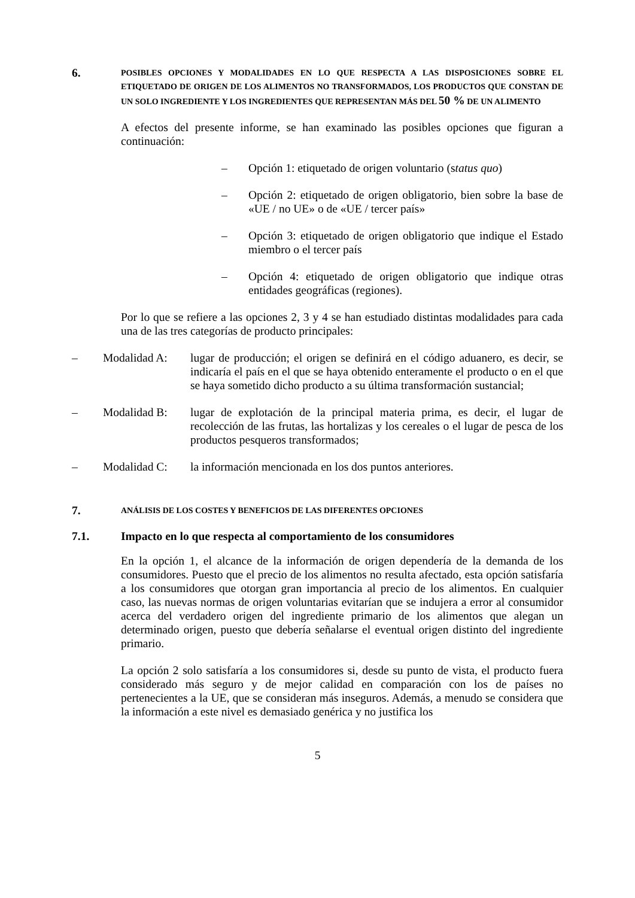6.
POSIBLES OPCIONES Y MODALIDADES EN LO QUE RESPECTA A LAS DISPOSICIONES SOBRE EL ETIQUETADO DE ORIGEN DE LOS ALIMENTOS NO TRANSFORMADOS, LOS PRODUCTOS QUE CONSTAN DE UN SOLO INGREDIENTE Y LOS INGREDIENTES QUE REPRESENTAN MÁS DEL 50 % DE UN ALIMENTO
A efectos del presente informe, se han examinado las posibles opciones que figuran a continuación:
– Opción 1: etiquetado de origen voluntario (status quo)
– Opción 2: etiquetado de origen obligatorio, bien sobre la base de «UE / no UE» o de «UE / tercer país»
– Opción 3: etiquetado de origen obligatorio que indique el Estado miembro o el tercer país
– Opción 4: etiquetado de origen obligatorio que indique otras entidades geográficas (regiones).
Por lo que se refiere a las opciones 2, 3 y 4 se han estudiado distintas modalidades para cada una de las tres categorías de producto principales:
– Modalidad A:
lugar de producción; el origen se definirá en el código aduanero, es decir, se indicaría el país en el que se haya obtenido enteramente el producto o en el que se haya sometido dicho producto a su última transformación sustancial;
– Modalidad B:
lugar de explotación de la principal materia prima, es decir, el lugar de recolección de las frutas, las hortalizas y los cereales o el lugar de pesca de los productos pesqueros transformados;
– Modalidad C:
la información mencionada en los dos puntos anteriores.
7.
ANÁLISIS DE LOS COSTES Y BENEFICIOS DE LAS DIFERENTES OPCIONES
7.1. Impacto en lo que respecta al comportamiento de los consumidores
En la opción 1, el alcance de la información de origen dependería de la demanda de los consumidores. Puesto que el precio de los alimentos no resulta afectado, esta opción satisfaría a los consumidores que otorgan gran importancia al precio de los alimentos. En cualquier caso, las nuevas normas de origen voluntarias evitarían que se indujera a error al consumidor acerca del verdadero origen del ingrediente primario de los alimentos que alegan un determinado origen, puesto que debería señalarse el eventual origen distinto del ingrediente primario.
La opción 2 solo satisfaría a los consumidores si, desde su punto de vista, el producto fuera considerado más seguro y de mejor calidad en comparación con los de países no pertenecientes a la UE, que se consideran más inseguros. Además, a menudo se considera que la información a este nivel es demasiado genérica y no justifica los
5